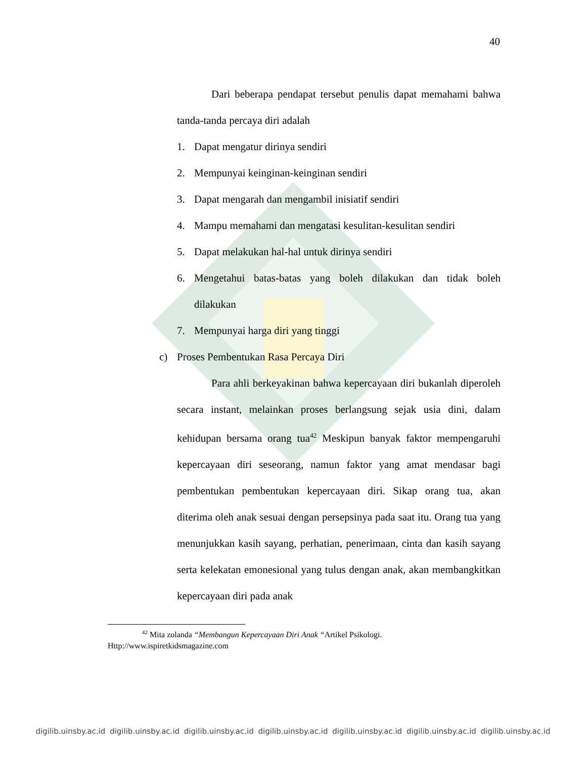40
Dari beberapa pendapat tersebut penulis dapat memahami bahwa tanda-tanda percaya diri adalah
1. Dapat mengatur dirinya sendiri
2. Mempunyai keinginan-keinginan sendiri
3. Dapat mengarah dan mengambil inisiatif sendiri
4. Mampu memahami dan mengatasi kesulitan-kesulitan sendiri
5. Dapat melakukan hal-hal untuk dirinya sendiri
6. Mengetahui batas-batas yang boleh dilakukan dan tidak boleh dilakukan
7. Mempunyai harga diri yang tinggi
c) Proses Pembentukan Rasa Percaya Diri
Para ahli berkeyakinan bahwa kepercayaan diri bukanlah diperoleh secara instant, melainkan proses berlangsung sejak usia dini, dalam kehidupan bersama orang tua<sup>42</sup> Meskipun banyak faktor mempengaruhi kepercayaan diri seseorang, namun faktor yang amat mendasar bagi pembentukan pembentukan kepercayaan diri. Sikap orang tua, akan diterima oleh anak sesuai dengan persepsinya pada saat itu. Orang tua yang menunjukkan kasih sayang, perhatian, penerimaan, cinta dan kasih sayang serta kelekatan emonesional yang tulus dengan anak, akan membangkitkan kepercayaan diri pada anak
<sup>42</sup> Mita zolanda “Membangun Kepercayaan Diri Anak “Artikel Psikologi.
Http://www.ispiretkidsmagazine.com
digilib.uinsby.ac.id digilib.uinsby.ac.id digilib.uinsby.ac.id digilib.uinsby.ac.id digilib.uinsby.ac.id digilib.uinsby.ac.id digilib.uinsby.ac.id